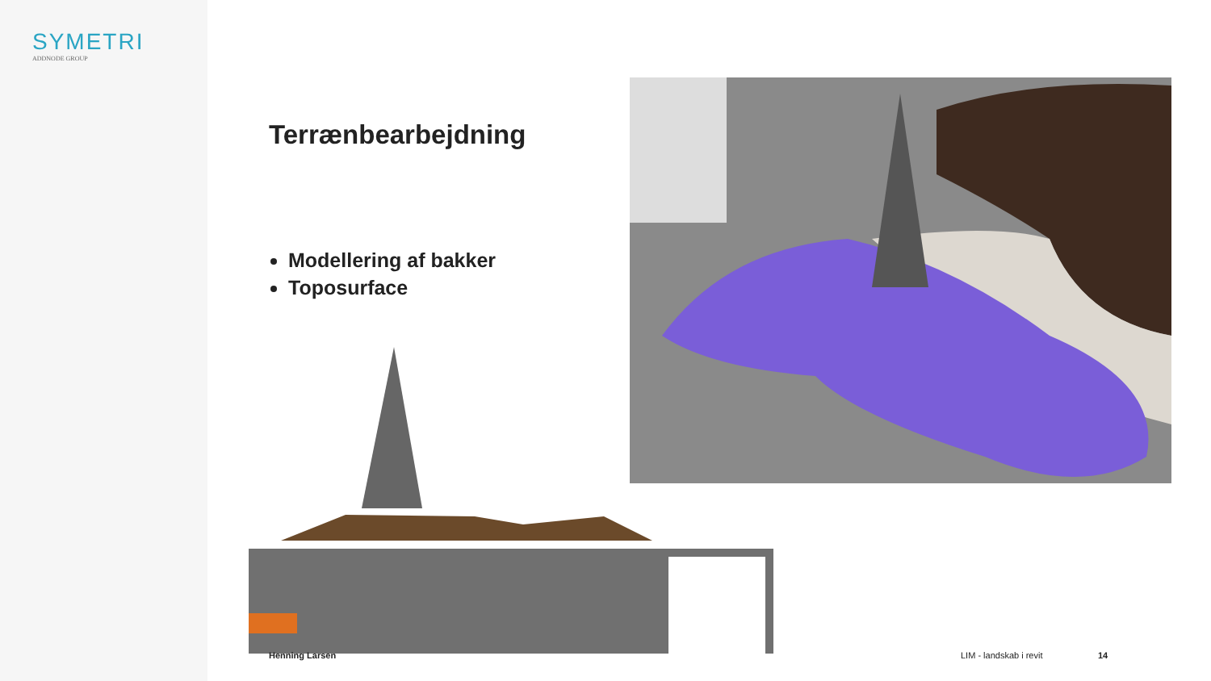SYMETRI
ADDNODE GROUP
Terrænbearbejdning
Modellering af bakker
Toposurface
Henning Larsen LIM - landskab i revit 14